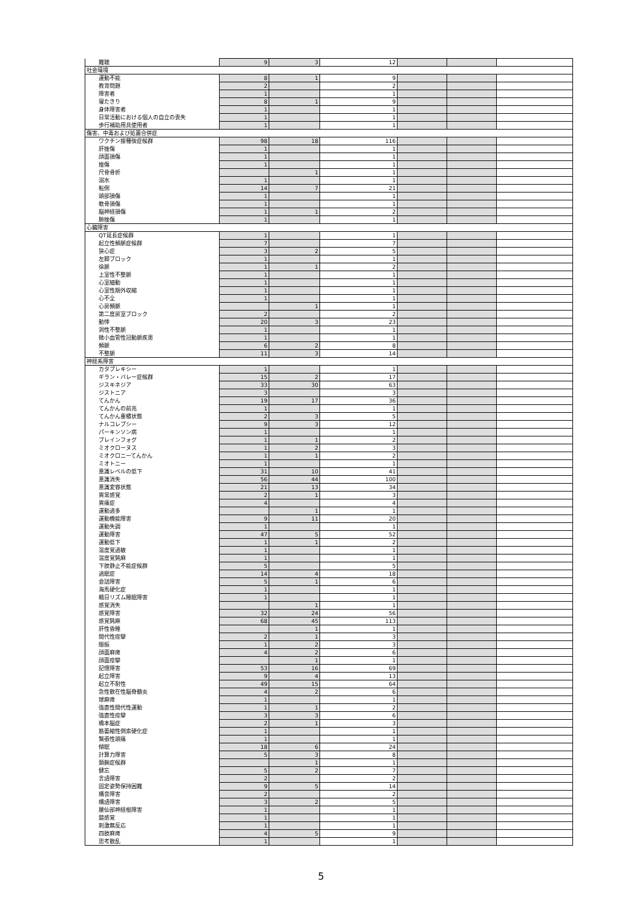| 難聴 | 9 | 3 | 12 | | | |
| 社会環境 | | | | | | |
| 運動不能 | 8 | 1 | 9 | | | |
| 教育問題 | 2 | | 2 | | | |
| 障害者 | 1 | | 1 | | | |
| 寝たきり | 8 | 1 | 9 | | | |
| 身体障害者 | 1 | | 1 | | | |
| 日常活動における個人の自立の喪失 | 1 | | 1 | | | |
| 歩行補助用具使用者 | 1 | | 1 | | | |
| 傷害、中毒および処置合併症 | | | | | | |
| ワクチン接種後症候群 | 98 | 18 | 116 | | | |
| 肝挫傷 | 1 | | 1 | | | |
| 顔面損傷 | 1 | | 1 | | | |
| 挫傷 | 1 | | 1 | | | |
| 尺骨骨折 | | 1 | 1 | | | |
| 溺水 | 1 | | 1 | | | |
| 転倒 | 14 | 7 | 21 | | | |
| 頭部損傷 | 1 | | 1 | | | |
| 軟骨損傷 | 1 | | 1 | | | |
| 脳神経損傷 | 1 | 1 | 2 | | | |
| 肺挫傷 | 1 | | 1 | | | |
| 心臓障害 | | | | | | |
| QT延長症候群 | 1 | | 1 | | | |
| 起立性頻脈症候群 | 7 | | 7 | | | |
| 狭心症 | 3 | 2 | 5 | | | |
| 左脚ブロック | 1 | | 1 | | | |
| 徐脈 | 1 | 1 | 2 | | | |
| 上室性不整脈 | 1 | | 1 | | | |
| 心室細動 | 1 | | 1 | | | |
| 心室性期外収縮 | 1 | | 1 | | | |
| 心不全 | 1 | | 1 | | | |
| 心房頻脈 | | 1 | 1 | | | |
| 第二度房室ブロック | 2 | | 2 | | | |
| 動悸 | 20 | 3 | 23 | | | |
| 洞性不整脈 | 1 | | 1 | | | |
| 微小血管性冠動脈疾患 | 1 | | 1 | | | |
| 頻脈 | 6 | 2 | 8 | | | |
| 不整脈 | 11 | 3 | 14 | | | |
| 神経系障害 | | | | | | |
| カタプレキシー | 1 | | 1 | | | |
| ギラン・バレー症候群 | 15 | 2 | 17 | | | |
| ジスキネジア | 33 | 30 | 63 | | | |
| ジストニア | 3 | | 3 | | | |
| てんかん | 19 | 17 | 36 | | | |
| てんかんの前兆 | 1 | | 1 | | | |
| てんかん重積状態 | 2 | 3 | 5 | | | |
| ナルコレプシー | 9 | 3 | 12 | | | |
| パーキンソン病 | 1 | | 1 | | | |
| ブレインフォグ | 1 | 1 | 2 | | | |
| ミオクローヌス | 1 | 2 | 3 | | | |
| ミオクロニーてんかん | 1 | 1 | 2 | | | |
| ミオトニー | 1 | | 1 | | | |
| 意識レベルの低下 | 31 | 10 | 41 | | | |
| 意識消失 | 56 | 44 | 100 | | | |
| 意識変容状態 | 21 | 13 | 34 | | | |
| 異常感覚 | 2 | 1 | 3 | | | |
| 異痛症 | 4 | | 4 | | | |
| 運動過多 | | 1 | 1 | | | |
| 運動機能障害 | 9 | 11 | 20 | | | |
| 運動失調 | 1 | | 1 | | | |
| 運動障害 | 47 | 5 | 52 | | | |
| 運動低下 | 1 | 1 | 2 | | | |
| 温度覚過敏 | 1 | | 1 | | | |
| 温度覚鈍麻 | 1 | | 1 | | | |
| 下肢静止不能症候群 | 5 | | 5 | | | |
| 過眠症 | 14 | 4 | 18 | | | |
| 会話障害 | 5 | 1 | 6 | | | |
| 海馬硬化症 | 1 | | 1 | | | |
| 概日リズム睡眠障害 | 1 | | 1 | | | |
| 感覚消失 | | 1 | 1 | | | |
| 感覚障害 | 32 | 24 | 56 | | | |
| 感覚鈍麻 | 68 | 45 | 113 | | | |
| 肝性昏睡 | | 1 | 1 | | | |
| 間代性痙攣 | 2 | 1 | 3 | | | |
| 眼振 | 1 | 2 | 3 | | | |
| 顔面麻痺 | 4 | 2 | 6 | | | |
| 顔面痙攣 | | 1 | 1 | | | |
| 記憶障害 | 53 | 16 | 69 | | | |
| 起立障害 | 9 | 4 | 13 | | | |
| 起立不耐性 | 49 | 15 | 64 | | | |
| 急性散在性脳脊髄炎 | 4 | 2 | 6 | | | |
| 球麻痺 | 1 | | 1 | | | |
| 強直性間代性運動 | 1 | 1 | 2 | | | |
| 強直性痙攣 | 3 | 3 | 6 | | | |
| 橋本脳症 | 2 | 1 | 3 | | | |
| 筋萎縮性側索硬化症 | 1 | | 1 | | | |
| 緊張性頭痛 | 1 | | 1 | | | |
| 傾眠 | 18 | 6 | 24 | | | |
| 計算力障害 | 5 | 3 | 8 | | | |
| 頚腕症候群 | | 1 | 1 | | | |
| 健忘 | 5 | 2 | 7 | | | |
| 言語障害 | 2 | | 2 | | | |
| 固定姿勢保持困難 | 9 | 5 | 14 | | | |
| 構音障害 | 2 | | 2 | | | |
| 構語障害 | 3 | 2 | 5 | | | |
| 腰仙部神経根障害 | 1 | | 1 | | | |
| 錯感覚 | 1 | | 1 | | | |
| 刺激無反応 | 1 | | 1 | | | |
| 四肢麻痺 | 4 | 5 | 9 | | | |
| 思考散乱 | 1 | | 1 | | | |
5